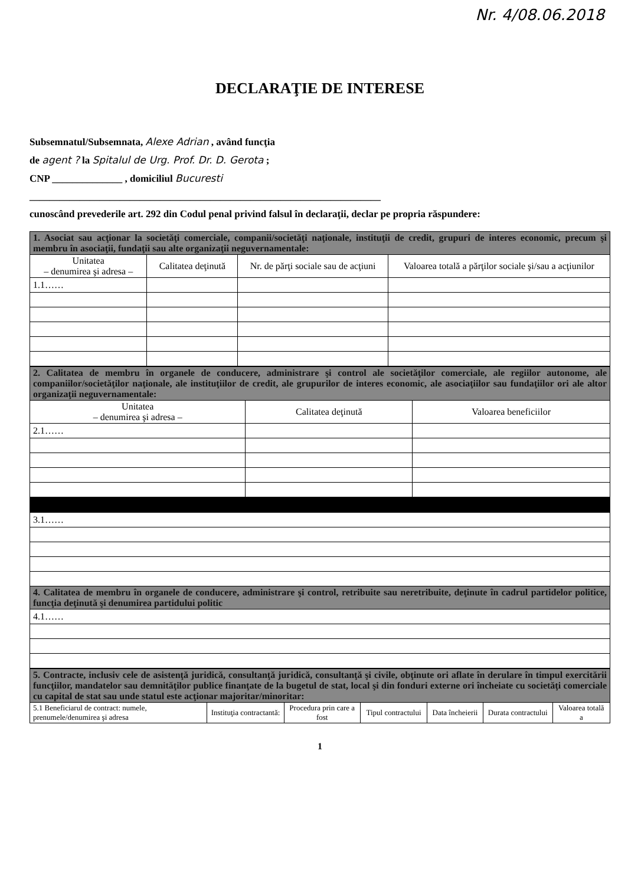Nr. 4/08.06.2018
DECLARAŢIE DE INTERESE
Subsemnatul/Subsemnata, Alexe Adrian , având funcţia
de agent ? la Spitalul de Urg. Prof. Dr. D. Gerota ;
CNP ______________ , domiciliul Bucuresti
______________________________________________________________________
cunoscând prevederile art. 292 din Codul penal privind falsul în declaraţii, declar pe propria răspundere:
| 1. Asociat sau acţionar la societăţi comerciale, companii/societăţi naţionale, instituţii de credit, grupuri de interes economic, precum şi membru în asociaţii, fundaţii sau alte organizaţii neguvernamentale: | | | |
| Unitatea – denumirea şi adresa – | Calitatea deţinută | Nr. de părţi sociale sau de acţiuni | Valoarea totală a părţilor sociale şi/sau a acţiunilor |
| 1.1…… | | | |
| 2. Calitatea de membru în organele de conducere, administrare şi control ale societăţilor comerciale, ale regiilor autonome, ale companiilor/societăţilor naţionale, ale instituţiilor de credit, ale grupurilor de interes economic, ale asociaţiilor sau fundaţiilor ori ale altor organizaţii neguvernamentale: | | |
| Unitatea – denumirea şi adresa – | Calitatea deţinută | Valoarea beneficiilor |
| 2.1…… | | |
| 3.1…… |
| 4. Calitatea de membru în organele de conducere, administrare şi control, retribuite sau neretribuite, deţinute în cadrul partidelor politice, funcţia deţinută şi denumirea partidului politic |
| 4.1…… |
| 5. Contracte, inclusiv cele de asistenţă juridică, consultanţă juridică, consultanţă şi civile, obţinute ori aflate în derulare în timpul exercitării funcţiilor, mandatelor sau demnităţilor publice finanţate de la bugetul de stat, local şi din fonduri externe ori încheiate cu societăţi comerciale cu capital de stat sau unde statul este acţionar majoritar/minoritar: | | | | | | |
| 5.1 Beneficiarul de contract: numele, prenumele/denumirea şi adresa | Instituţia contractantă: | Procedura prin care a fost | Tipul contractului | Data încheierii | Durata contractului | Valoarea totală a |
1